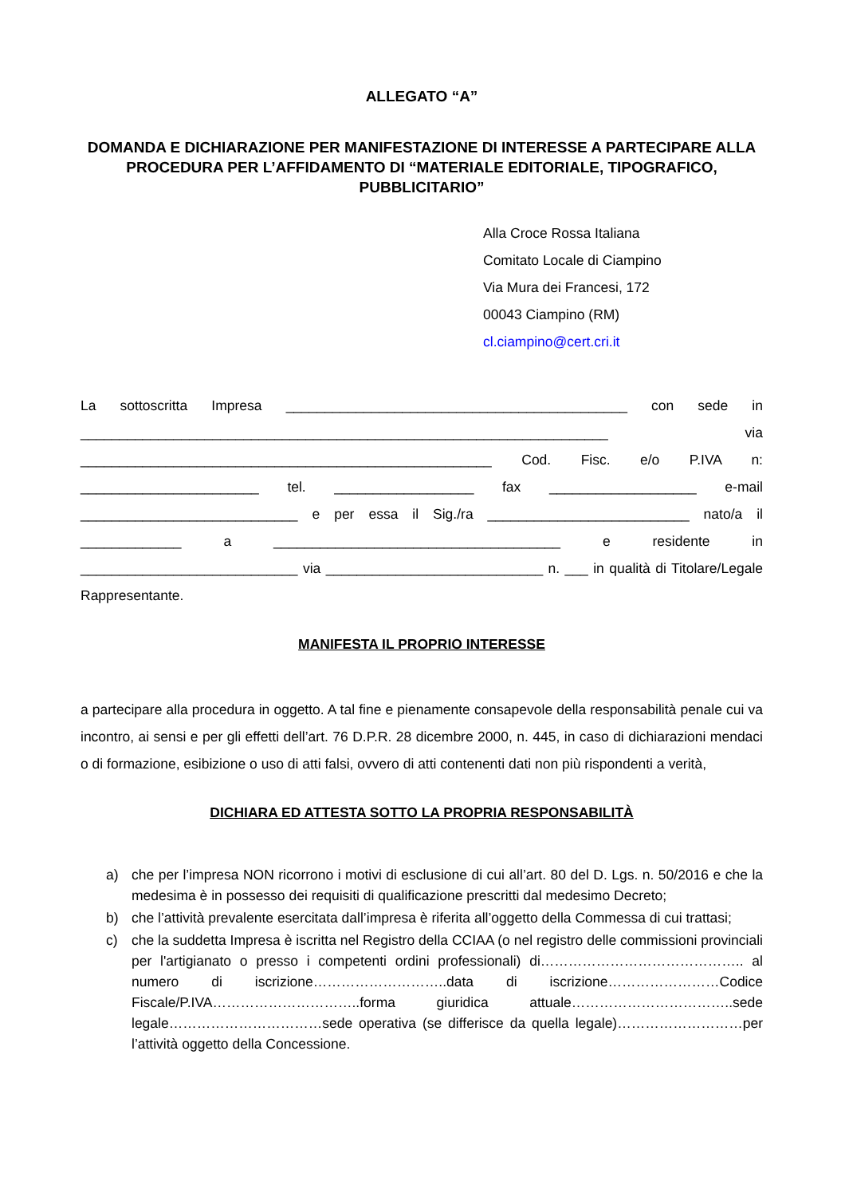ALLEGATO “A”
DOMANDA E DICHIARAZIONE PER MANIFESTAZIONE DI INTERESSE A PARTECIPARE ALLA PROCEDURA PER L’AFFIDAMENTO DI “MATERIALE EDITORIALE, TIPOGRAFICO, PUBBLICITARIO”
Alla Croce Rossa Italiana
Comitato Locale di Ciampino
Via Mura dei Francesi, 172
00043 Ciampino (RM)
cl.ciampino@cert.cri.it
La sottoscritta Impresa ____________________________________________ con sede in ____________________________________________________________________ via _____________________________________________________ Cod. Fisc. e/o P.IVA n: _______________________ tel. __________________ fax ___________________ e-mail ____________________________ e per essa il Sig./ra __________________________ nato/a il _____________ a _____________________________________ e residente in ____________________________ via ____________________________ n. ___ in qualità di Titolare/Legale Rappresentante.
MANIFESTA IL PROPRIO INTERESSE
a partecipare alla procedura in oggetto. A tal fine e pienamente consapevole della responsabilità penale cui va incontro, ai sensi e per gli effetti dell’art. 76 D.P.R. 28 dicembre 2000, n. 445, in caso di dichiarazioni mendaci o di formazione, esibizione o uso di atti falsi, ovvero di atti contenenti dati non più rispondenti a verità,
DICHIARA ED ATTESTA SOTTO LA PROPRIA RESPONSABILITÀ
a) che per l’impresa NON ricorrono i motivi di esclusione di cui all’art. 80 del D. Lgs. n. 50/2016 e che la medesima è in possesso dei requisiti di qualificazione prescritti dal medesimo Decreto;
b) che l’attività prevalente esercitata dall’impresa è riferita all’oggetto della Commessa di cui trattasi;
c) che la suddetta Impresa è iscritta nel Registro della CCIAA (o nel registro delle commissioni provinciali per l'artigianato o presso i competenti ordini professionali) di…………………………………….. al numero di iscrizione………………………..data di iscrizione……………………Codice Fiscale/P.IVA…………………………..forma giuridica attuale……………………………..sede legale……………………………sede operativa (se differisce da quella legale)………………………per l’attività oggetto della Concessione.